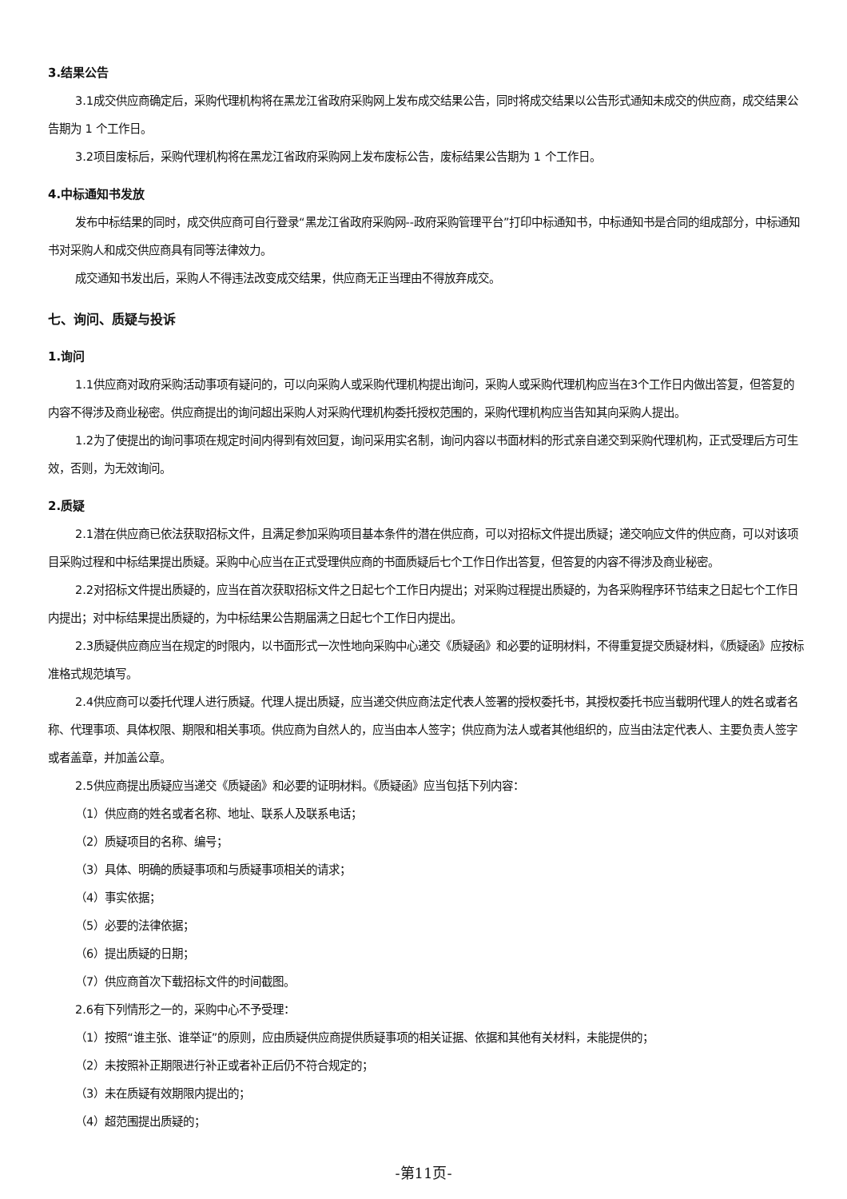3.结果公告
3.1成交供应商确定后，采购代理机构将在黑龙江省政府采购网上发布成交结果公告，同时将成交结果以公告形式通知未成交的供应商，成交结果公告期为 1 个工作日。
3.2项目废标后，采购代理机构将在黑龙江省政府采购网上发布废标公告，废标结果公告期为 1 个工作日。
4.中标通知书发放
发布中标结果的同时，成交供应商可自行登录“黑龙江省政府采购网--政府采购管理平台”打印中标通知书，中标通知书是合同的组成部分，中标通知书对采购人和成交供应商具有同等法律效力。
成交通知书发出后，采购人不得违法改变成交结果，供应商无正当理由不得放弃成交。
七、询问、质疑与投诉
1.询问
1.1供应商对政府采购活动事项有疑问的，可以向采购人或采购代理机构提出询问，采购人或采购代理机构应当在3个工作日内做出答复，但答复的内容不得涉及商业秘密。供应商提出的询问超出采购人对采购代理机构委托授权范围的，采购代理机构应当告知其向采购人提出。
1.2为了使提出的询问事项在规定时间内得到有效回复，询问采用实名制，询问内容以书面材料的形式亲自递交到采购代理机构，正式受理后方可生效，否则，为无效询问。
2.质疑
2.1潜在供应商已依法获取招标文件，且满足参加采购项目基本条件的潜在供应商，可以对招标文件提出质疑；递交响应文件的供应商，可以对该项目采购过程和中标结果提出质疑。采购中心应当在正式受理供应商的书面质疑后七个工作日作出答复，但答复的内容不得涉及商业秘密。
2.2对招标文件提出质疑的，应当在首次获取招标文件之日起七个工作日内提出；对采购过程提出质疑的，为各采购程序环节结束之日起七个工作日内提出；对中标结果提出质疑的，为中标结果公告期届满之日起七个工作日内提出。
2.3质疑供应商应当在规定的时限内，以书面形式一次性地向采购中心递交《质疑函》和必要的证明材料，不得重复提交质疑材料，《质疑函》应按标准格式规范填写。
2.4供应商可以委托代理人进行质疑。代理人提出质疑，应当递交供应商法定代表人签署的授权委托书，其授权委托书应当载明代理人的姓名或者名称、代理事项、具体权限、期限和相关事项。供应商为自然人的，应当由本人签字；供应商为法人或者其他组织的，应当由法定代表人、主要负责人签字或者盖章，并加盖公章。
2.5供应商提出质疑应当递交《质疑函》和必要的证明材料。《质疑函》应当包括下列内容：
（1）供应商的姓名或者名称、地址、联系人及联系电话；
（2）质疑项目的名称、编号；
（3）具体、明确的质疑事项和与质疑事项相关的请求；
（4）事实依据；
（5）必要的法律依据；
（6）提出质疑的日期；
（7）供应商首次下载招标文件的时间截图。
2.6有下列情形之一的，采购中心不予受理：
（1）按照“谁主张、谁举证”的原则，应由质疑供应商提供质疑事项的相关证据、依据和其他有关材料，未能提供的；
（2）未按照补正期限进行补正或者补正后仍不符合规定的；
（3）未在质疑有效期限内提出的；
（4）超范围提出质疑的；
-第11页-